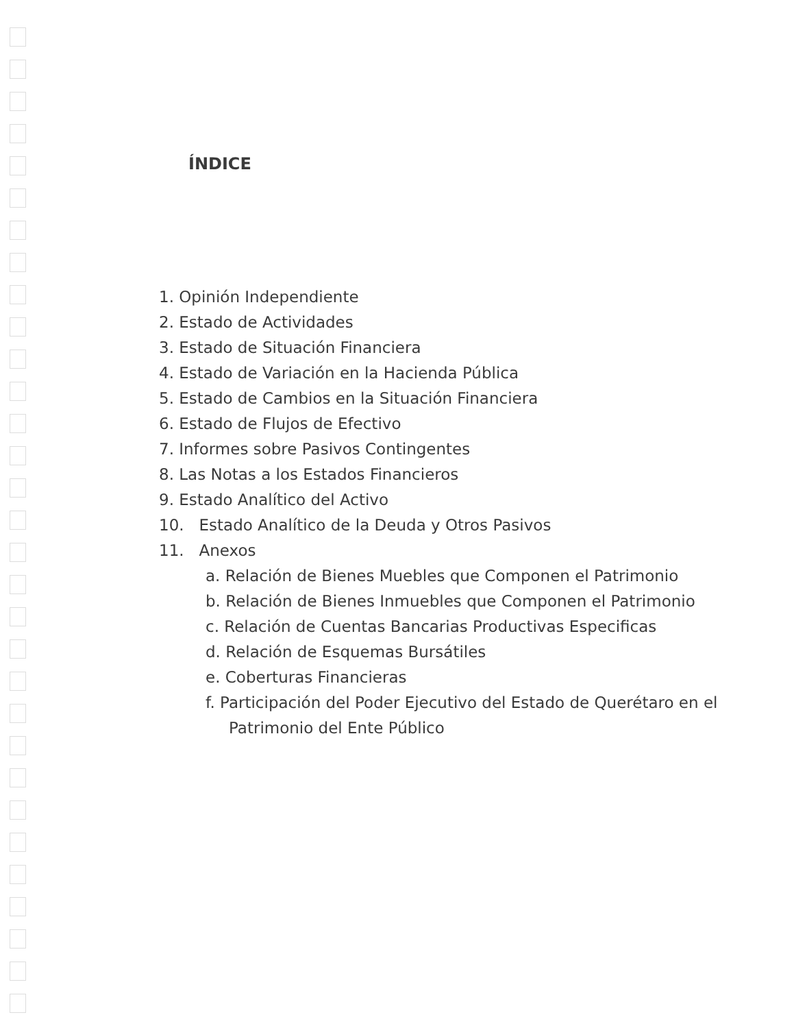ÍNDICE
1. Opinión Independiente
2. Estado de Actividades
3. Estado de Situación Financiera
4. Estado de Variación en la Hacienda Pública
5. Estado de Cambios en la Situación Financiera
6. Estado de Flujos de Efectivo
7. Informes sobre Pasivos Contingentes
8. Las Notas a los Estados Financieros
9. Estado Analítico del Activo
10. Estado Analítico de la Deuda y Otros Pasivos
11. Anexos
a. Relación de Bienes Muebles que Componen el Patrimonio
b. Relación de Bienes Inmuebles que Componen el Patrimonio
c. Relación de Cuentas Bancarias Productivas Especificas
d. Relación de Esquemas Bursátiles
e. Coberturas Financieras
f. Participación del Poder Ejecutivo del Estado de Querétaro en el Patrimonio del Ente Público